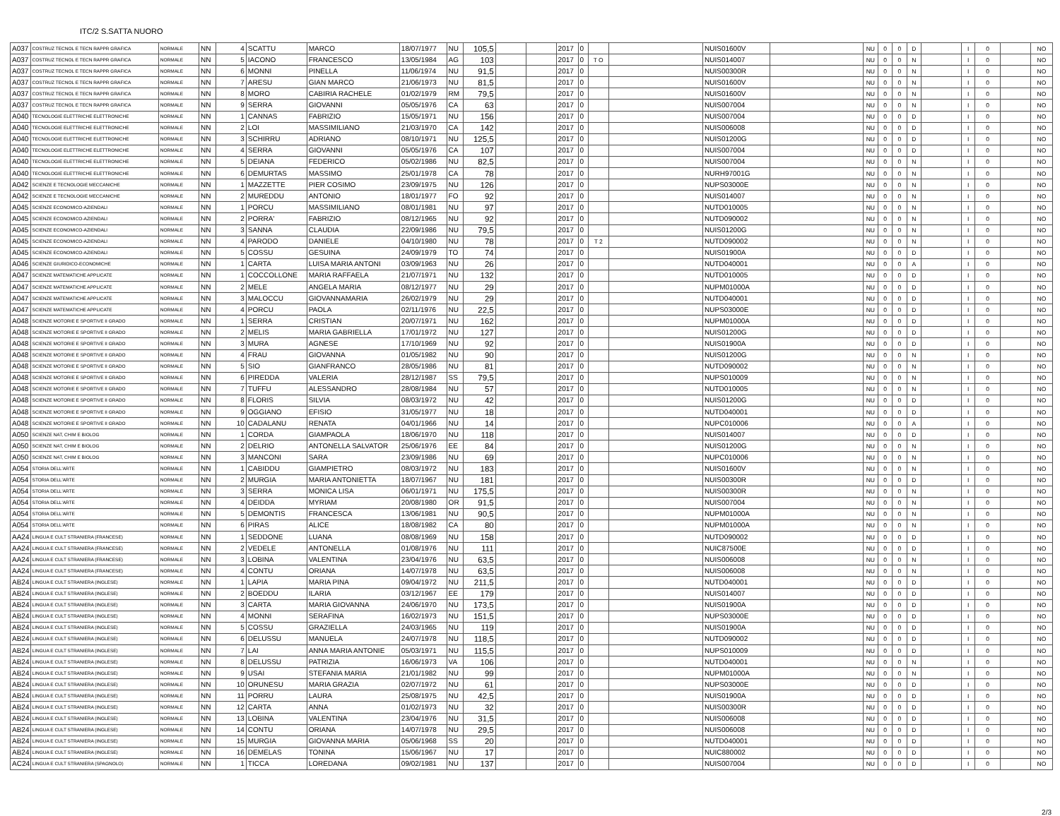ITC/2 S.SATTA NUORO
| A037 | COSTRUZ TECNOL E TECN RAPPR GRAFICA | NORMALE | NN | 4 | SCATTU | MARCO | 18/07/1977 | NU | 105,5 | | | 2017 | 0 | | | NUIS01600V | | NU | 0 | 0 | D | | I | 0 | | NO |
| A037 | COSTRUZ TECNOL E TECN RAPPR GRAFICA | NORMALE | NN | 5 | IACONO | FRANCESCO | 13/05/1984 | AG | 103 | | | 2017 | 0 | T O | | NUIS014007 | | NU | 0 | 0 | N | | I | 0 | | NO |
| A037 | COSTRUZ TECNOL E TECN RAPPR GRAFICA | NORMALE | NN | 6 | MONNI | PINELLA | 11/06/1974 | NU | 91,5 | | | 2017 | 0 | | | NUIS00300R | | NU | 0 | 0 | N | | I | 0 | | NO |
| A037 | COSTRUZ TECNOL E TECN RAPPR GRAFICA | NORMALE | NN | 7 | ARESU | GIAN MARCO | 21/06/1973 | NU | 81,5 | | | 2017 | 0 | | | NUIS01600V | | NU | 0 | 0 | N | | I | 0 | | NO |
| A037 | COSTRUZ TECNOL E TECN RAPPR GRAFICA | NORMALE | NN | 8 | MORO | CABIRIA RACHELE | 01/02/1979 | RM | 79,5 | | | 2017 | 0 | | | NUIS01600V | | NU | 0 | 0 | N | | I | 0 | | NO |
| A037 | COSTRUZ TECNOL E TECN RAPPR GRAFICA | NORMALE | NN | 9 | SERRA | GIOVANNI | 05/05/1976 | CA | 63 | | | 2017 | 0 | | | NUIS007004 | | NU | 0 | 0 | N | | I | 0 | | NO |
| A040 | TECNOLOGIE ELETTRICHE ELETTRONICHE | NORMALE | NN | 1 | CANNAS | FABRIZIO | 15/05/1971 | NU | 156 | | | 2017 | 0 | | | NUIS007004 | | NU | 0 | 0 | D | | I | 0 | | NO |
| A040 | TECNOLOGIE ELETTRICHE ELETTRONICHE | NORMALE | NN | 2 | LOI | MASSIMILIANO | 21/03/1970 | CA | 142 | | | 2017 | 0 | | | NUIS006008 | | NU | 0 | 0 | D | | I | 0 | | NO |
| A040 | TECNOLOGIE ELETTRICHE ELETTRONICHE | NORMALE | NN | 3 | SCHIRRU | ADRIANO | 08/10/1971 | NU | 125,5 | | | 2017 | 0 | | | NUIS01200G | | NU | 0 | 0 | D | | I | 0 | | NO |
| A040 | TECNOLOGIE ELETTRICHE ELETTRONICHE | NORMALE | NN | 4 | SERRA | GIOVANNI | 05/05/1976 | CA | 107 | | | 2017 | 0 | | | NUIS007004 | | NU | 0 | 0 | D | | I | 0 | | NO |
| A040 | TECNOLOGIE ELETTRICHE ELETTRONICHE | NORMALE | NN | 5 | DEIANA | FEDERICO | 05/02/1986 | NU | 82,5 | | | 2017 | 0 | | | NUIS007004 | | NU | 0 | 0 | N | | I | 0 | | NO |
| A040 | TECNOLOGIE ELETTRICHE ELETTRONICHE | NORMALE | NN | 6 | DEMURTAS | MASSIMO | 25/01/1978 | CA | 78 | | | 2017 | 0 | | | NURH97001G | | NU | 0 | 0 | N | | I | 0 | | NO |
| A042 | SCIENZE E TECNOLOGIE MECCANICHE | NORMALE | NN | 1 | MAZZETTE | PIER COSIMO | 23/09/1975 | NU | 126 | | | 2017 | 0 | | | NUPS03000E | | NU | 0 | 0 | N | | I | 0 | | NO |
| A042 | SCIENZE E TECNOLOGIE MECCANICHE | NORMALE | NN | 2 | MUREDDU | ANTONIO | 18/01/1977 | FO | 92 | | | 2017 | 0 | | | NUIS014007 | | NU | 0 | 0 | N | | I | 0 | | NO |
| A045 | SCIENZE ECONOMICO-AZIENDALI | NORMALE | NN | 1 | PORCU | MASSIMILIANO | 08/01/1981 | NU | 97 | | | 2017 | 0 | | | NUTD010005 | | NU | 0 | 0 | N | | I | 0 | | NO |
| A045 | SCIENZE ECONOMICO-AZIENDALI | NORMALE | NN | 2 | PORRA' | FABRIZIO | 08/12/1965 | NU | 92 | | | 2017 | 0 | | | NUTD090002 | | NU | 0 | 0 | N | | I | 0 | | NO |
| A045 | SCIENZE ECONOMICO-AZIENDALI | NORMALE | NN | 3 | SANNA | CLAUDIA | 22/09/1986 | NU | 79,5 | | | 2017 | 0 | | | NUIS01200G | | NU | 0 | 0 | N | | I | 0 | | NO |
| A045 | SCIENZE ECONOMICO-AZIENDALI | NORMALE | NN | 4 | PARODO | DANIELE | 04/10/1980 | NU | 78 | | | 2017 | 0 | T 2 | | NUTD090002 | | NU | 0 | 0 | N | | I | 0 | | NO |
| A045 | SCIENZE ECONOMICO-AZIENDALI | NORMALE | NN | 5 | COSSU | GESUINA | 24/09/1979 | TO | 74 | | | 2017 | 0 | | | NUIS01900A | | NU | 0 | 0 | D | | I | 0 | | NO |
| A046 | SCIENZE GIURIDICO-ECONOMICHE | NORMALE | NN | 1 | CARTA | LUISA MARIA ANTONI | 03/09/1963 | NU | 26 | | | 2017 | 0 | | | NUTD040001 | | NU | 0 | 0 | A | | I | 0 | | NO |
| A047 | SCIENZE MATEMATICHE APPLICATE | NORMALE | NN | 1 | COCCOLLONE | MARIA RAFFAELA | 21/07/1971 | NU | 132 | | | 2017 | 0 | | | NUTD010005 | | NU | 0 | 0 | D | | I | 0 | | NO |
| A047 | SCIENZE MATEMATICHE APPLICATE | NORMALE | NN | 2 | MELE | ANGELA MARIA | 08/12/1977 | NU | 29 | | | 2017 | 0 | | | NUPM01000A | | NU | 0 | 0 | D | | I | 0 | | NO |
| A047 | SCIENZE MATEMATICHE APPLICATE | NORMALE | NN | 3 | MALOCCU | GIOVANNAMARIA | 26/02/1979 | NU | 29 | | | 2017 | 0 | | | NUTD040001 | | NU | 0 | 0 | D | | I | 0 | | NO |
| A047 | SCIENZE MATEMATICHE APPLICATE | NORMALE | NN | 4 | PORCU | PAOLA | 02/11/1976 | NU | 22,5 | | | 2017 | 0 | | | NUPS03000E | | NU | 0 | 0 | D | | I | 0 | | NO |
| A048 | SCIENZE MOTORIE E SPORTIVE II GRADO | NORMALE | NN | 1 | SERRA | CRISTIAN | 20/07/1971 | NU | 162 | | | 2017 | 0 | | | NUPM01000A | | NU | 0 | 0 | D | | I | 0 | | NO |
| A048 | SCIENZE MOTORIE E SPORTIVE II GRADO | NORMALE | NN | 2 | MELIS | MARIA GABRIELLA | 17/01/1972 | NU | 127 | | | 2017 | 0 | | | NUIS01200G | | NU | 0 | 0 | D | | I | 0 | | NO |
| A048 | SCIENZE MOTORIE E SPORTIVE II GRADO | NORMALE | NN | 3 | MURA | AGNESE | 17/10/1969 | NU | 92 | | | 2017 | 0 | | | NUIS01900A | | NU | 0 | 0 | D | | I | 0 | | NO |
| A048 | SCIENZE MOTORIE E SPORTIVE II GRADO | NORMALE | NN | 4 | FRAU | GIOVANNA | 01/05/1982 | NU | 90 | | | 2017 | 0 | | | NUIS01200G | | NU | 0 | 0 | N | | I | 0 | | NO |
| A048 | SCIENZE MOTORIE E SPORTIVE II GRADO | NORMALE | NN | 5 | SIO | GIANFRANCO | 28/05/1986 | NU | 81 | | | 2017 | 0 | | | NUTD090002 | | NU | 0 | 0 | N | | I | 0 | | NO |
| A048 | SCIENZE MOTORIE E SPORTIVE II GRADO | NORMALE | NN | 6 | PIREDDA | VALERIA | 28/12/1987 | SS | 79,5 | | | 2017 | 0 | | | NUPS010009 | | NU | 0 | 0 | N | | I | 0 | | NO |
| A048 | SCIENZE MOTORIE E SPORTIVE II GRADO | NORMALE | NN | 7 | TUFFU | ALESSANDRO | 28/08/1984 | NU | 57 | | | 2017 | 0 | | | NUTD010005 | | NU | 0 | 0 | N | | I | 0 | | NO |
| A048 | SCIENZE MOTORIE E SPORTIVE II GRADO | NORMALE | NN | 8 | FLORIS | SILVIA | 08/03/1972 | NU | 42 | | | 2017 | 0 | | | NUIS01200G | | NU | 0 | 0 | D | | I | 0 | | NO |
| A048 | SCIENZE MOTORIE E SPORTIVE II GRADO | NORMALE | NN | 9 | OGGIANO | EFISIO | 31/05/1977 | NU | 18 | | | 2017 | 0 | | | NUTD040001 | | NU | 0 | 0 | D | | I | 0 | | NO |
| A048 | SCIENZE MOTORIE E SPORTIVE II GRADO | NORMALE | NN | 10 | CADALANU | RENATA | 04/01/1966 | NU | 14 | | | 2017 | 0 | | | NUPC010006 | | NU | 0 | 0 | A | | I | 0 | | NO |
| A050 | SCIENZE NAT, CHIM E BIOLOG | NORMALE | NN | 1 | CORDA | GIAMPAOLA | 18/06/1970 | NU | 118 | | | 2017 | 0 | | | NUIS014007 | | NU | 0 | 0 | D | | I | 0 | | NO |
| A050 | SCIENZE NAT, CHIM E BIOLOG | NORMALE | NN | 2 | DELRIO | ANTONELLA SALVATOR | 25/06/1976 | EE | 84 | | | 2017 | 0 | | | NUIS01200G | | NU | 0 | 0 | N | | I | 0 | | NO |
| A050 | SCIENZE NAT, CHIM E BIOLOG | NORMALE | NN | 3 | MANCONI | SARA | 23/09/1986 | NU | 69 | | | 2017 | 0 | | | NUPC010006 | | NU | 0 | 0 | N | | I | 0 | | NO |
| A054 | STORIA DELL'ARTE | NORMALE | NN | 1 | CABIDDU | GIAMPIETRO | 08/03/1972 | NU | 183 | | | 2017 | 0 | | | NUIS01600V | | NU | 0 | 0 | N | | I | 0 | | NO |
| A054 | STORIA DELL'ARTE | NORMALE | NN | 2 | MURGIA | MARIA ANTONIETTA | 18/07/1967 | NU | 181 | | | 2017 | 0 | | | NUIS00300R | | NU | 0 | 0 | D | | I | 0 | | NO |
| A054 | STORIA DELL'ARTE | NORMALE | NN | 3 | SERRA | MONICA LISA | 06/01/1971 | NU | 175,5 | | | 2017 | 0 | | | NUIS00300R | | NU | 0 | 0 | N | | I | 0 | | NO |
| A054 | STORIA DELL'ARTE | NORMALE | NN | 4 | DEIDDA | MYRIAM | 20/08/1980 | OR | 91,5 | | | 2017 | 0 | | | NUIS007004 | | NU | 0 | 0 | N | | I | 0 | | NO |
| A054 | STORIA DELL'ARTE | NORMALE | NN | 5 | DEMONTIS | FRANCESCA | 13/06/1981 | NU | 90,5 | | | 2017 | 0 | | | NUPM01000A | | NU | 0 | 0 | N | | I | 0 | | NO |
| A054 | STORIA DELL'ARTE | NORMALE | NN | 6 | PIRAS | ALICE | 18/08/1982 | CA | 80 | | | 2017 | 0 | | | NUPM01000A | | NU | 0 | 0 | N | | I | 0 | | NO |
| AA24 | LINGUA E CULT STRANIERA (FRANCESE) | NORMALE | NN | 1 | SEDDONE | LUANA | 08/08/1969 | NU | 158 | | | 2017 | 0 | | | NUTD090002 | | NU | 0 | 0 | D | | I | 0 | | NO |
| AA24 | LINGUA E CULT STRANIERA (FRANCESE) | NORMALE | NN | 2 | VEDELE | ANTONELLA | 01/08/1976 | NU | 111 | | | 2017 | 0 | | | NUIC87500E | | NU | 0 | 0 | D | | I | 0 | | NO |
| AA24 | LINGUA E CULT STRANIERA (FRANCESE) | NORMALE | NN | 3 | LOBINA | VALENTINA | 23/04/1976 | NU | 63,5 | | | 2017 | 0 | | | NUIS006008 | | NU | 0 | 0 | N | | I | 0 | | NO |
| AA24 | LINGUA E CULT STRANIERA (FRANCESE) | NORMALE | NN | 4 | CONTU | ORIANA | 14/07/1978 | NU | 63,5 | | | 2017 | 0 | | | NUIS006008 | | NU | 0 | 0 | N | | I | 0 | | NO |
| AB24 | LINGUA E CULT STRANIERA (INGLESE) | NORMALE | NN | 1 | LAPIA | MARIA PINA | 09/04/1972 | NU | 211,5 | | | 2017 | 0 | | | NUTD040001 | | NU | 0 | 0 | D | | I | 0 | | NO |
| AB24 | LINGUA E CULT STRANIERA (INGLESE) | NORMALE | NN | 2 | BOEDDU | ILARIA | 03/12/1967 | EE | 179 | | | 2017 | 0 | | | NUIS014007 | | NU | 0 | 0 | D | | I | 0 | | NO |
| AB24 | LINGUA E CULT STRANIERA (INGLESE) | NORMALE | NN | 3 | CARTA | MARIA GIOVANNA | 24/06/1970 | NU | 173,5 | | | 2017 | 0 | | | NUIS01900A | | NU | 0 | 0 | D | | I | 0 | | NO |
| AB24 | LINGUA E CULT STRANIERA (INGLESE) | NORMALE | NN | 4 | MONNI | SERAFINA | 16/02/1973 | NU | 151,5 | | | 2017 | 0 | | | NUPS03000E | | NU | 0 | 0 | D | | I | 0 | | NO |
| AB24 | LINGUA E CULT STRANIERA (INGLESE) | NORMALE | NN | 5 | COSSU | GRAZIELLA | 24/03/1965 | NU | 119 | | | 2017 | 0 | | | NUIS01900A | | NU | 0 | 0 | D | | I | 0 | | NO |
| AB24 | LINGUA E CULT STRANIERA (INGLESE) | NORMALE | NN | 6 | DELUSSU | MANUELA | 24/07/1978 | NU | 118,5 | | | 2017 | 0 | | | NUTD090002 | | NU | 0 | 0 | D | | I | 0 | | NO |
| AB24 | LINGUA E CULT STRANIERA (INGLESE) | NORMALE | NN | 7 | LAI | ANNA MARIA ANTONIE | 05/03/1971 | NU | 115,5 | | | 2017 | 0 | | | NUPS010009 | | NU | 0 | 0 | D | | I | 0 | | NO |
| AB24 | LINGUA E CULT STRANIERA (INGLESE) | NORMALE | NN | 8 | DELUSSU | PATRIZIA | 16/06/1973 | VA | 106 | | | 2017 | 0 | | | NUTD040001 | | NU | 0 | 0 | N | | I | 0 | | NO |
| AB24 | LINGUA E CULT STRANIERA (INGLESE) | NORMALE | NN | 9 | USAI | STEFANIA MARIA | 21/01/1982 | NU | 99 | | | 2017 | 0 | | | NUPM01000A | | NU | 0 | 0 | N | | I | 0 | | NO |
| AB24 | LINGUA E CULT STRANIERA (INGLESE) | NORMALE | NN | 10 | ORUNESU | MARIA GRAZIA | 02/07/1972 | NU | 61 | | | 2017 | 0 | | | NUPS03000E | | NU | 0 | 0 | D | | I | 0 | | NO |
| AB24 | LINGUA E CULT STRANIERA (INGLESE) | NORMALE | NN | 11 | PORRU | LAURA | 25/08/1975 | NU | 42,5 | | | 2017 | 0 | | | NUIS01900A | | NU | 0 | 0 | D | | I | 0 | | NO |
| AB24 | LINGUA E CULT STRANIERA (INGLESE) | NORMALE | NN | 12 | CARTA | ANNA | 01/02/1973 | NU | 32 | | | 2017 | 0 | | | NUIS00300R | | NU | 0 | 0 | D | | I | 0 | | NO |
| AB24 | LINGUA E CULT STRANIERA (INGLESE) | NORMALE | NN | 13 | LOBINA | VALENTINA | 23/04/1976 | NU | 31,5 | | | 2017 | 0 | | | NUIS006008 | | NU | 0 | 0 | D | | I | 0 | | NO |
| AB24 | LINGUA E CULT STRANIERA (INGLESE) | NORMALE | NN | 14 | CONTU | ORIANA | 14/07/1978 | NU | 29,5 | | | 2017 | 0 | | | NUIS006008 | | NU | 0 | 0 | D | | I | 0 | | NO |
| AB24 | LINGUA E CULT STRANIERA (INGLESE) | NORMALE | NN | 15 | MURGIA | GIOVANNA MARIA | 05/06/1968 | SS | 20 | | | 2017 | 0 | | | NUTD040001 | | NU | 0 | 0 | D | | I | 0 | | NO |
| AB24 | LINGUA E CULT STRANIERA (INGLESE) | NORMALE | NN | 16 | DEMELAS | TONINA | 15/06/1967 | NU | 17 | | | 2017 | 0 | | | NUIC880002 | | NU | 0 | 0 | D | | I | 0 | | NO |
| AC24 | LINGUA E CULT STRANIERA (SPAGNOLO) | NORMALE | NN | 1 | TICCA | LOREDANA | 09/02/1981 | NU | 137 | | | 2017 | 0 | | | NUIS007004 | | NU | 0 | 0 | D | | I | 0 | | NO |
2/3